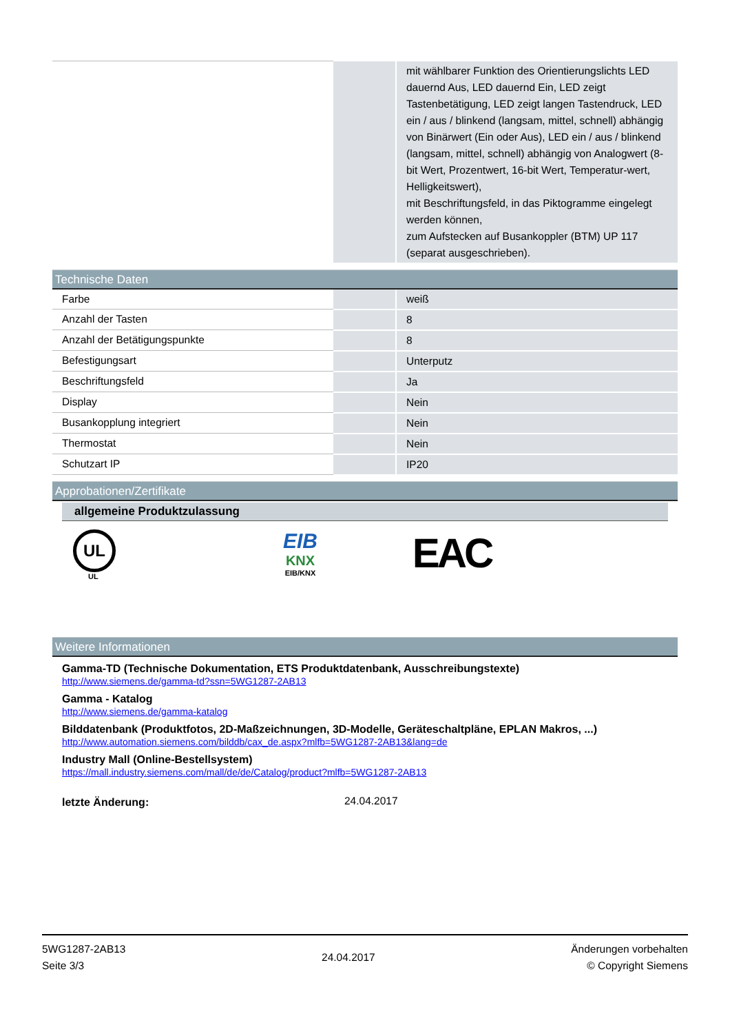| | | mit wählbarer Funktion des Orientierungslichts LED dauernd Aus, LED dauernd Ein, LED zeigt Tastenbetätigung, LED zeigt langen Tastendruck, LED ein / aus / blinkend (langsam, mittel, schnell) abhängig von Binärwert (Ein oder Aus), LED ein / aus / blinkend (langsam, mittel, schnell) abhängig von Analogwert (8-bit Wert, Prozentwert, 16-bit Wert, Temperatur-wert, Helligkeitswert), mit Beschriftungsfeld, in das Piktogramme eingelegt werden können, zum Aufstecken auf Busankoppler (BTM) UP 117 (separat ausgeschrieben). |
Technische Daten
| Farbe | | weiß |
| Anzahl der Tasten | | 8 |
| Anzahl der Betätigungspunkte | | 8 |
| Befestigungsart | | Unterputz |
| Beschriftungsfeld | | Ja |
| Display | | Nein |
| Busankopplung integriert | | Nein |
| Thermostat | | Nein |
| Schutzart IP | | IP20 |
Approbationen/Zertifikate
allgemeine Produktzulassung
UL
UL
EIB
KNX
EIB/KNX
EAC
Weitere Informationen
Gamma-TD (Technische Dokumentation, ETS Produktdatenbank, Ausschreibungstexte)
http://www.siemens.de/gamma-td?ssn=5WG1287-2AB13
Gamma - Katalog
http://www.siemens.de/gamma-katalog
Bilddatenbank (Produktfotos, 2D-Maßzeichnungen, 3D-Modelle, Geräteschaltpläne, EPLAN Makros, ...)
http://www.automation.siemens.com/bilddb/cax_de.aspx?mlfb=5WG1287-2AB13&lang=de
Industry Mall (Online-Bestellsystem)
https://mall.industry.siemens.com/mall/de/de/Catalog/product?mlfb=5WG1287-2AB13
letzte Änderung: 24.04.2017
5WG1287-2AB13
Seite 3/3
24.04.2017
Änderungen vorbehalten
© Copyright Siemens